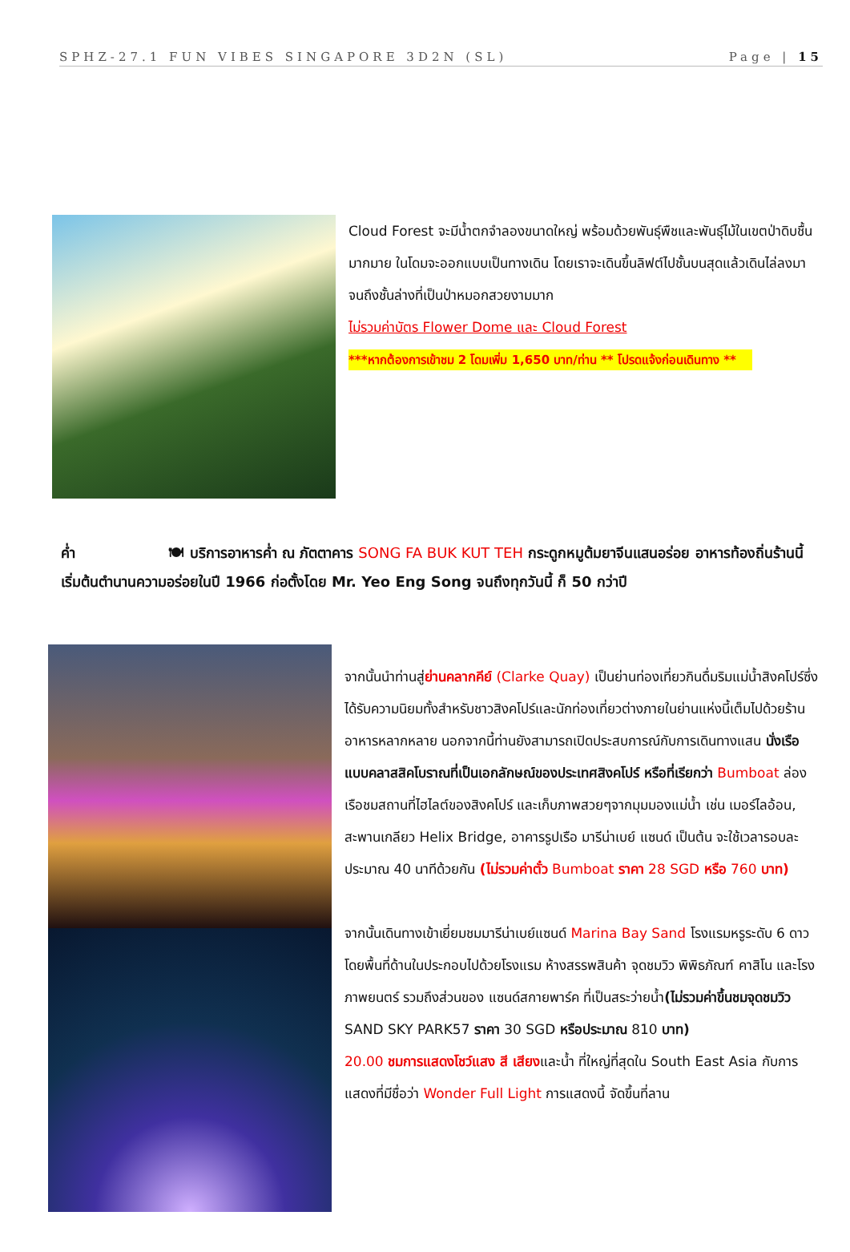SPHZ-27.1 FUN VIBES SINGAPORE 3D2N (SL) Page | 15
Cloud Forest จะมีน้ำตกจำลองขนาดใหญ่ พร้อมด้วยพันธุ์พืชและพันธุ์ไม้ในเขตป่าดิบชื้นมากมาย ในโดมจะออกแบบเป็นทางเดิน โดยเราจะเดินขึ้นลิฟต์ไปชั้นบนสุดแล้วเดินไล่ลงมาจนถึงชั้นล่างที่เป็นป่าหมอกสวยงามมาก
ไม่รวมค่าบัตร Flower Dome และ Cloud Forest
***หากต้องการเข้าชม 2 โดมเพิ่ม 1,650 บาท/ท่าน ** โปรดแจ้งก่อนเดินทาง **
ค่ำ 🍽 บริการอาหารค่ำ ณ ภัตตาคาร SONG FA BUK KUT TEH กระดูกหมูต้มยาจีนแสนอร่อย อาหารท้องถิ่นร้านนี้เริ่มต้นตำนานความอร่อยในปี 1966 ก่อตั้งโดย Mr. Yeo Eng Song จนถึงทุกวันนี้ ก็ 50 กว่าปี
จากนั้นนำท่านสู่ย่านคลากคีย์ (Clarke Quay) เป็นย่านท่องเที่ยวกินดื่มริมแม่น้ำสิงคโปร์ซึ่งได้รับความนิยมทั้งสำหรับชาวสิงคโปร์และนักท่องเที่ยวต่างภายในย่านแห่งนี้เต็มไปด้วยร้านอาหารหลากหลาย นอกจากนี้ท่านยังสามารถเปิดประสบการณ์กับการเดินทางแสน นั่งเรือแบบคลาสสิคโบราณที่เป็นเอกลักษณ์ของประเทศสิงคโปร์ หรือที่เรียกว่า Bumboat ล่องเรือชมสถานที่ไฮไลต์ของสิงคโปร์ และเก็บภาพสวยๆจากมุมมองแม่น้ำ เช่น เมอร์ไลอ้อน, สะพานเกลียว Helix Bridge, อาคารรูปเรือ มารีน่าเบย์ แซนด์ เป็นต้น จะใช้เวลารอบละประมาณ 40 นาทีด้วยกัน (ไม่รวมค่าตั๋ว Bumboat ราคา 28 SGD หรือ 760 บาท)
จากนั้นเดินทางเข้าเยี่ยมชมมารีน่าเบย์แซนด์ Marina Bay Sand โรงแรมหรูระดับ 6 ดาว โดยพื้นที่ด้านในประกอบไปด้วยโรงแรม ห้างสรรพสินค้า จุดชมวิว พิพิธภัณฑ์ คาสิโน และโรงภาพยนตร์ รวมถึงส่วนของ แซนด์สกายพาร์ค ที่เป็นสระว่ายน้ำ(ไม่รวมค่าขึ้นชมจุดชมวิว SAND SKY PARK57 ราคา 30 SGD หรือประมาณ 810 บาท)
20.00 ชมการแสดงโชว์แสง สี เสียงและน้ำ ที่ใหญ่ที่สุดใน South East Asia กับการแสดงที่มีชื่อว่า Wonder Full Light การแสดงนี้ จัดขึ้นที่ลาน